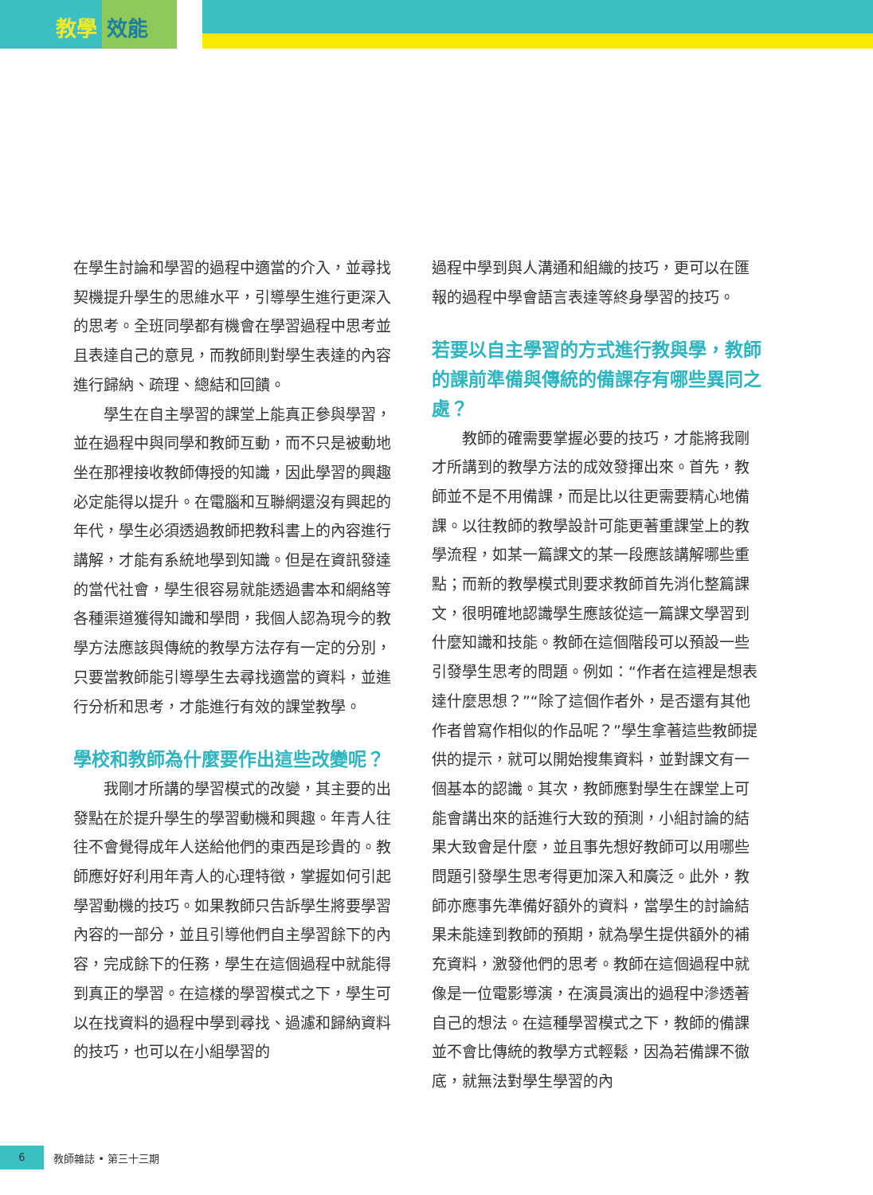教學 效能
在學生討論和學習的過程中適當的介入，並尋找契機提升學生的思維水平，引導學生進行更深入的思考。全班同學都有機會在學習過程中思考並且表達自己的意見，而教師則對學生表達的內容進行歸納、疏理、總結和回饋。
學生在自主學習的課堂上能真正參與學習，並在過程中與同學和教師互動，而不只是被動地坐在那裡接收教師傳授的知識，因此學習的興趣必定能得以提升。在電腦和互聯網還沒有興起的年代，學生必須透過教師把教科書上的內容進行講解，才能有系統地學到知識。但是在資訊發達的當代社會，學生很容易就能透過書本和網絡等各種渠道獲得知識和學問，我個人認為現今的教學方法應該與傳統的教學方法存有一定的分別，只要當教師能引導學生去尋找適當的資料，並進行分析和思考，才能進行有效的課堂教學。
學校和教師為什麼要作出這些改變呢？
我剛才所講的學習模式的改變，其主要的出發點在於提升學生的學習動機和興趣。年青人往往不會覺得成年人送給他們的東西是珍貴的。教師應好好利用年青人的心理特徵，掌握如何引起學習動機的技巧。如果教師只告訴學生將要學習內容的一部分，並且引導他們自主學習餘下的內容，完成餘下的任務，學生在這個過程中就能得到真正的學習。在這樣的學習模式之下，學生可以在找資料的過程中學到尋找、過濾和歸納資料的技巧，也可以在小組學習的
過程中學到與人溝通和組織的技巧，更可以在匯報的過程中學會語言表達等終身學習的技巧。
若要以自主學習的方式進行教與學，教師的課前準備與傳統的備課存有哪些異同之處？
教師的確需要掌握必要的技巧，才能將我剛才所講到的教學方法的成效發揮出來。首先，教師並不是不用備課，而是比以往更需要精心地備課。以往教師的教學設計可能更著重課堂上的教學流程，如某一篇課文的某一段應該講解哪些重點；而新的教學模式則要求教師首先消化整篇課文，很明確地認識學生應該從這一篇課文學習到什麼知識和技能。教師在這個階段可以預設一些引發學生思考的問題。例如：“作者在這裡是想表達什麼思想？”“除了這個作者外，是否還有其他作者曾寫作相似的作品呢？”學生拿著這些教師提供的提示，就可以開始搜集資料，並對課文有一個基本的認識。其次，教師應對學生在課堂上可能會講出來的話進行大致的預測，小組討論的結果大致會是什麼，並且事先想好教師可以用哪些問題引發學生思考得更加深入和廣泛。此外，教師亦應事先準備好額外的資料，當學生的討論結果未能達到教師的預期，就為學生提供額外的補充資料，激發他們的思考。教師在這個過程中就像是一位電影導演，在演員演出的過程中滲透著自己的想法。在這種學習模式之下，教師的備課並不會比傳統的教學方式輕鬆，因為若備課不徹底，就無法對學生學習的內
6
教師雜誌 • 第三十三期